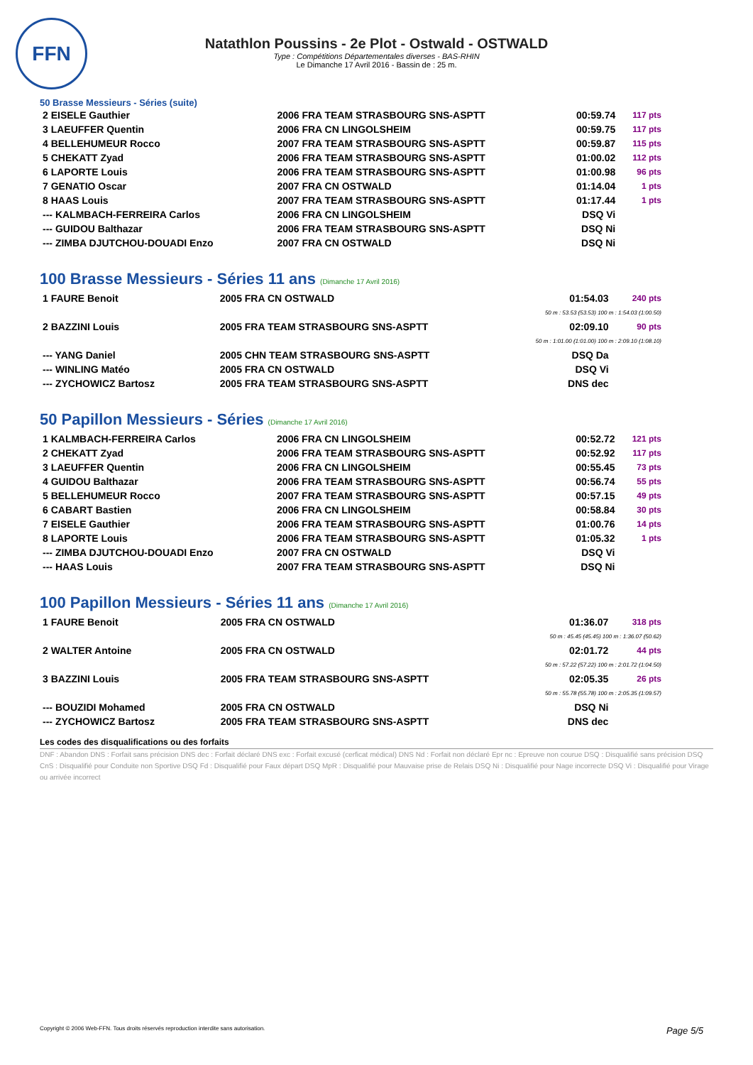FFN
Natathlon Poussins - 2e Plot - Ostwald - OSTWALD
Type : Compétitions Départementales diverses - BAS-RHIN
Le Dimanche 17 Avril 2016 - Bassin de : 25 m.
50 Brasse Messieurs - Séries (suite)
| 2 EISELE Gauthier | 2006 FRA TEAM STRASBOURG SNS-ASPTT | 00:59.74 | 117 pts |
| 3 LAEUFFER Quentin | 2006 FRA CN LINGOLSHEIM | 00:59.75 | 117 pts |
| 4 BELLEHUMEUR Rocco | 2007 FRA TEAM STRASBOURG SNS-ASPTT | 00:59.87 | 115 pts |
| 5 CHEKATT Zyad | 2006 FRA TEAM STRASBOURG SNS-ASPTT | 01:00.02 | 112 pts |
| 6 LAPORTE Louis | 2006 FRA TEAM STRASBOURG SNS-ASPTT | 01:00.98 | 96 pts |
| 7 GENATIO Oscar | 2007 FRA CN OSTWALD | 01:14.04 | 1 pts |
| 8 HAAS Louis | 2007 FRA TEAM STRASBOURG SNS-ASPTT | 01:17.44 | 1 pts |
| --- KALMBACH-FERREIRA Carlos | 2006 FRA CN LINGOLSHEIM | DSQ Vi | |
| --- GUIDOU Balthazar | 2006 FRA TEAM STRASBOURG SNS-ASPTT | DSQ Ni | |
| --- ZIMBA DJUTCHOU-DOUADI Enzo | 2007 FRA CN OSTWALD | DSQ Ni | |
100 Brasse Messieurs - Séries 11 ans (Dimanche 17 Avril 2016)
| 1 FAURE Benoit | 2005 FRA CN OSTWALD | 01:54.03 | 240 pts |
| 50 m : 53.53 (53.53) 100 m : 1:54.03 (1:00.50) | | | |
| 2 BAZZINI Louis | 2005 FRA TEAM STRASBOURG SNS-ASPTT | 02:09.10 | 90 pts |
| 50 m : 1:01.00 (1:01.00) 100 m : 2:09.10 (1:08.10) | | | |
| --- YANG Daniel | 2005 CHN TEAM STRASBOURG SNS-ASPTT | DSQ Da | |
| --- WINLING Matéo | 2005 FRA CN OSTWALD | DSQ Vi | |
| --- ZYCHOWICZ Bartosz | 2005 FRA TEAM STRASBOURG SNS-ASPTT | DNS dec | |
50 Papillon Messieurs - Séries (Dimanche 17 Avril 2016)
| 1 KALMBACH-FERREIRA Carlos | 2006 FRA CN LINGOLSHEIM | 00:52.72 | 121 pts |
| 2 CHEKATT Zyad | 2006 FRA TEAM STRASBOURG SNS-ASPTT | 00:52.92 | 117 pts |
| 3 LAEUFFER Quentin | 2006 FRA CN LINGOLSHEIM | 00:55.45 | 73 pts |
| 4 GUIDOU Balthazar | 2006 FRA TEAM STRASBOURG SNS-ASPTT | 00:56.74 | 55 pts |
| 5 BELLEHUMEUR Rocco | 2007 FRA TEAM STRASBOURG SNS-ASPTT | 00:57.15 | 49 pts |
| 6 CABART Bastien | 2006 FRA CN LINGOLSHEIM | 00:58.84 | 30 pts |
| 7 EISELE Gauthier | 2006 FRA TEAM STRASBOURG SNS-ASPTT | 01:00.76 | 14 pts |
| 8 LAPORTE Louis | 2006 FRA TEAM STRASBOURG SNS-ASPTT | 01:05.32 | 1 pts |
| --- ZIMBA DJUTCHOU-DOUADI Enzo | 2007 FRA CN OSTWALD | DSQ Vi | |
| --- HAAS Louis | 2007 FRA TEAM STRASBOURG SNS-ASPTT | DSQ Ni | |
100 Papillon Messieurs - Séries 11 ans (Dimanche 17 Avril 2016)
| 1 FAURE Benoit | 2005 FRA CN OSTWALD | 01:36.07 | 318 pts |
| 50 m : 45.45 (45.45) 100 m : 1:36.07 (50.62) | | | |
| 2 WALTER Antoine | 2005 FRA CN OSTWALD | 02:01.72 | 44 pts |
| 50 m : 57.22 (57.22) 100 m : 2:01.72 (1:04.50) | | | |
| 3 BAZZINI Louis | 2005 FRA TEAM STRASBOURG SNS-ASPTT | 02:05.35 | 26 pts |
| 50 m : 55.78 (55.78) 100 m : 2:05.35 (1:09.57) | | | |
| --- BOUZIDI Mohamed | 2005 FRA CN OSTWALD | DSQ Ni | |
| --- ZYCHOWICZ Bartosz | 2005 FRA TEAM STRASBOURG SNS-ASPTT | DNS dec | |
Les codes des disqualifications ou des forfaits
DNF : Abandon DNS : Forfait sans précision DNS dec : Forfait déclaré DNS exc : Forfait excusé (cerficat médical) DNS Nd : Forfait non déclaré Epr nc : Epreuve non courue DSQ : Disqualifié sans précision DSQ CnS : Disqualifié pour Conduite non Sportive DSQ Fd : Disqualifié pour Faux départ DSQ MpR : Disqualifié pour Mauvaise prise de Relais DSQ Ni : Disqualifié pour Nage incorrecte DSQ Vi : Disqualifié pour Virage ou arrivée incorrect
Copyright © 2006 Web-FFN. Tous droits réservés reproduction interdite sans autorisation. Page 5/5